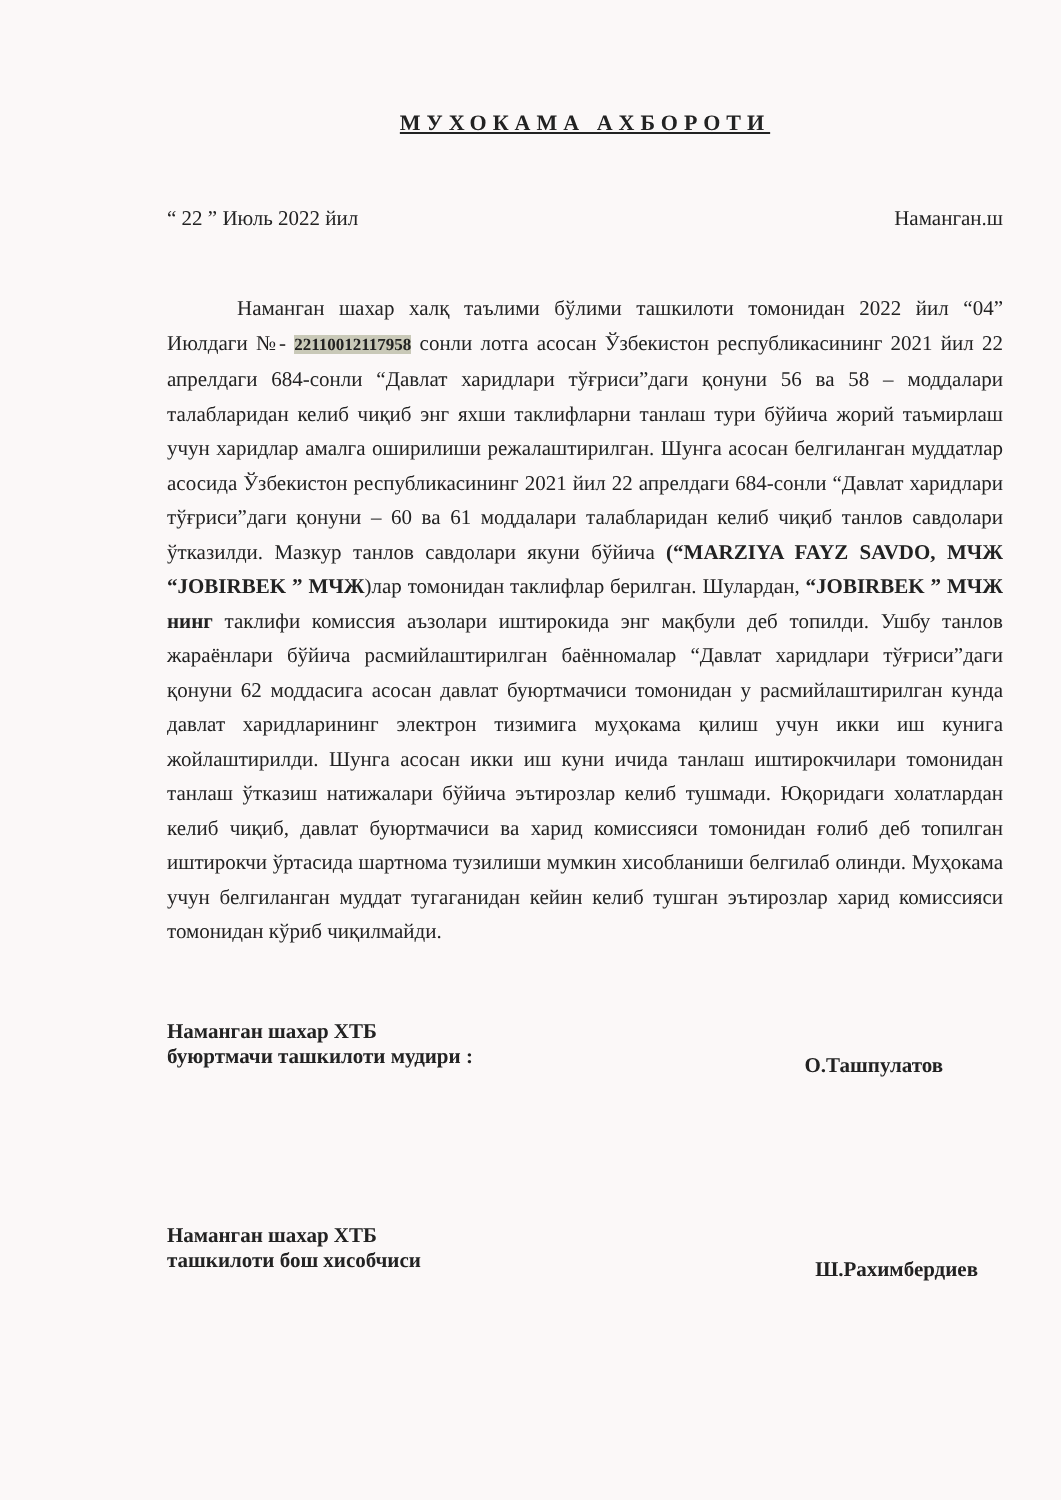МУХОКАМА АХБОРОТИ
“ 22 ” Июль 2022 йил Наманган.ш
Наманган шахар халқ таълими бўлими ташкилоти томонидан 2022 йил “04” Июлдаги №- 22110012117958 сонли лотга асосан Ўзбекистон республикасининг 2021 йил 22 апрелдаги 684-сонли “Давлат харидлари тўғриси”даги қонуни 56 ва 58 – моддалари талабларидан келиб чиқиб энг яхши таклифларни танлаш тури бўйича жорий таъмирлаш учун харидлар амалга оширилиши режалаштирилган. Шунга асосан белгиланган муддатлар асосида Ўзбекистон республикасининг 2021 йил 22 апрелдаги 684-сонли “Давлат харидлари тўғриси”даги қонуни – 60 ва 61 моддалари талабларидан келиб чиқиб танлов савдолари ўтказилди. Мазкур танлов савдолари якуни бўйича (“MARZIYA FAYZ SAVDO, МЧЖ “JOBIRBEK ” МЧЖ)лар томонидан таклифлар берилган. Шулардан, “JOBIRBEK ” МЧЖ нинг таклифи комиссия аъзолари иштирокида энг мақбули деб топилди. Ушбу танлов жараёнлари бўйича расмийлаштирилган баённомалар “Давлат харидлари тўғриси”даги қонуни 62 моддасига асосан давлат буюртмачиси томонидан у расмийлаштирилган кунда давлат харидларининг электрон тизимига муҳокама қилиш учун икки иш кунига жойлаштирилди. Шунга асосан икки иш куни ичида танлаш иштирокчилари томонидан танлаш ўтказиш натижалари бўйича эътирозлар келиб тушмади. Юқоридаги холатлардан келиб чиқиб, давлат буюртмачиси ва харид комиссияси томонидан ғолиб деб топилган иштирокчи ўртасида шартнома тузилиши мумкин хисобланиши белгилаб олинди. Муҳокама учун белгиланган муддат тугаганидан кейин келиб тушган эътирозлар харид комиссияси томонидан кўриб чиқилмайди.
Наманган шахар ХТБ
буюртмачи ташкилоти мудири : О.Ташпулатов
Наманган шахар ХТБ
ташкилоти бош хисобчиси Ш.Рахимбердиев